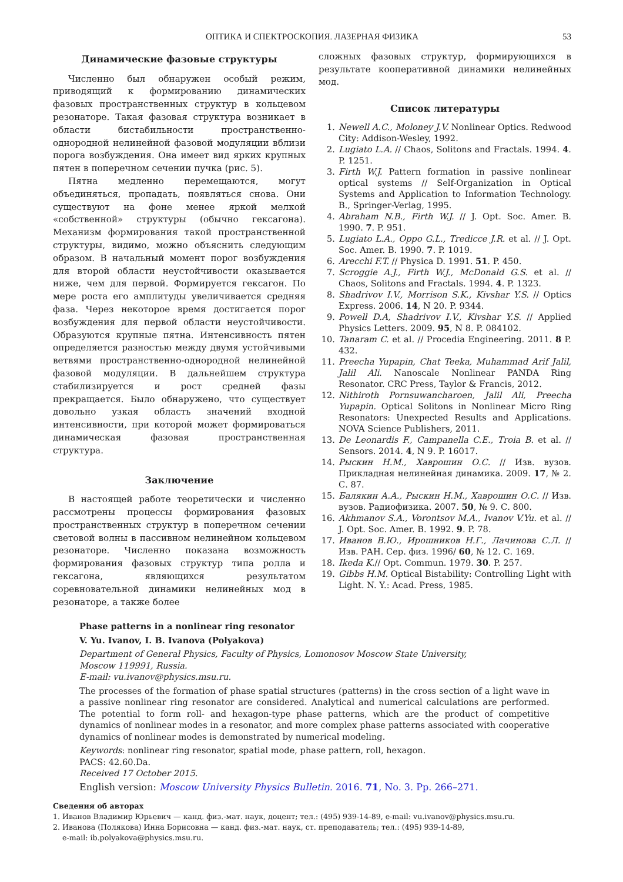ОПТИКА И СПЕКТРОСКОПИЯ. ЛАЗЕРНАЯ ФИЗИКА 53
Динамические фазовые структуры
Численно был обнаружен особый режим, приводящий к формированию динамических фазовых пространственных структур в кольцевом резонаторе. Такая фазовая структура возникает в области бистабильности пространственно-однородной нелинейной фазовой модуляции вблизи порога возбуждения. Она имеет вид ярких крупных пятен в поперечном сечении пучка (рис. 5).
Пятна медленно перемещаются, могут объединяться, пропадать, появляться снова. Они существуют на фоне менее яркой мелкой «собственной» структуры (обычно гексагона). Механизм формирования такой пространственной структуры, видимо, можно объяснить следующим образом. В начальный момент порог возбуждения для второй области неустойчивости оказывается ниже, чем для первой. Формируется гексагон. По мере роста его амплитуды увеличивается средняя фаза. Через некоторое время достигается порог возбуждения для первой области неустойчивости. Образуются крупные пятна. Интенсивность пятен определяется разностью между двумя устойчивыми ветвями пространственно-однородной нелинейной фазовой модуляции. В дальнейшем структура стабилизируется и рост средней фазы прекращается. Было обнаружено, что существует довольно узкая область значений входной интенсивности, при которой может формироваться динамическая фазовая пространственная структура.
Заключение
В настоящей работе теоретически и численно рассмотрены процессы формирования фазовых пространственных структур в поперечном сечении световой волны в пассивном нелинейном кольцевом резонаторе. Численно показана возможность формирования фазовых структур типа ролла и гексагона, являющихся результатом соревновательной динамики нелинейных мод в резонаторе, а также более
сложных фазовых структур, формирующихся в результате кооперативной динамики нелинейных мод.
Список литературы
1. Newell A.C., Moloney J.V. Nonlinear Optics. Redwood City: Addison-Wesley, 1992.
2. Lugiato L.A. // Chaos, Solitons and Fractals. 1994. 4. P. 1251.
3. Firth W.J. Pattern formation in passive nonlinear optical systems // Self-Organization in Optical Systems and Application to Information Technology. B., Springer-Verlag, 1995.
4. Abraham N.B., Firth W.J. // J. Opt. Soc. Amer. B. 1990. 7. P. 951.
5. Lugiato L.A., Oppo G.L., Tredicce J.R. et al. // J. Opt. Soc. Amer. B. 1990. 7. P. 1019.
6. Arecchi F.T. // Physica D. 1991. 51. P. 450.
7. Scroggie A.J., Firth W.J., McDonald G.S. et al. // Chaos, Solitons and Fractals. 1994. 4. P. 1323.
8. Shadrivov I.V., Morrison S.K., Kivshar Y.S. // Optics Express. 2006. 14, N 20. P. 9344.
9. Powell D.A, Shadrivov I.V., Kivshar Y.S. // Applied Physics Letters. 2009. 95, N 8. P. 084102.
10. Tanaram C. et al. // Procedia Engineering. 2011. 8 P. 432.
11. Preecha Yupapin, Chat Teeka, Muhammad Arif Jalil, Jalil Ali. Nanoscale Nonlinear PANDA Ring Resonator. CRC Press, Taylor & Francis, 2012.
12. Nithiroth Pornsuwancharoen, Jalil Ali, Preecha Yupapin. Optical Solitons in Nonlinear Micro Ring Resonators: Unexpected Results and Applications. NOVA Science Publishers, 2011.
13. De Leonardis F., Campanella C.E., Troia B. et al. // Sensors. 2014. 4, N 9. P. 16017.
14. Рыскин Н.М., Хаврошин О.С. // Изв. вузов. Прикладная нелинейная динамика. 2009. 17, № 2. С. 87.
15. Балякин А.А., Рыскин Н.М., Хаврошин О.С. // Изв. вузов. Радиофизика. 2007. 50, № 9. С. 800.
16. Akhmanov S.A., Vorontsov M.A., Ivanov V.Yu. et al. // J. Opt. Soc. Amer. B. 1992. 9. P. 78.
17. Иванов В.Ю., Ирошников Н.Г., Лачинова С.Л. // Изв. РАН. Сер. физ. 1996/ 60, № 12. С. 169.
18. Ikeda K.// Opt. Commun. 1979. 30. P. 257.
19. Gibbs H.M. Optical Bistability: Controlling Light with Light. N. Y.: Acad. Press, 1985.
Phase patterns in a nonlinear ring resonator
V. Yu. Ivanov, I. B. Ivanova (Polyakova)
Department of General Physics, Faculty of Physics, Lomonosov Moscow State University,
Moscow 119991, Russia.
E-mail: vu.ivanov@physics.msu.ru.
The processes of the formation of phase spatial structures (patterns) in the cross section of a light wave in a passive nonlinear ring resonator are considered. Analytical and numerical calculations are performed. The potential to form roll- and hexagon-type phase patterns, which are the product of competitive dynamics of nonlinear modes in a resonator, and more complex phase patterns associated with cooperative dynamics of nonlinear modes is demonstrated by numerical modeling.
Keywords: nonlinear ring resonator, spatial mode, phase pattern, roll, hexagon.
PACS: 42.60.Da.
Received 17 October 2015.
English version: Moscow University Physics Bulletin. 2016. 71, No. 3. Pp. 266–271.
Сведения об авторах
1. Иванов Владимир Юрьевич — канд. физ.-мат. наук, доцент; тел.: (495) 939-14-89, e-mail: vu.ivanov@physics.msu.ru.
2. Иванова (Полякова) Инна Борисовна — канд. физ.-мат. наук, ст. преподаватель; тел.: (495) 939-14-89,
e-mail: ib.polyakova@physics.msu.ru.